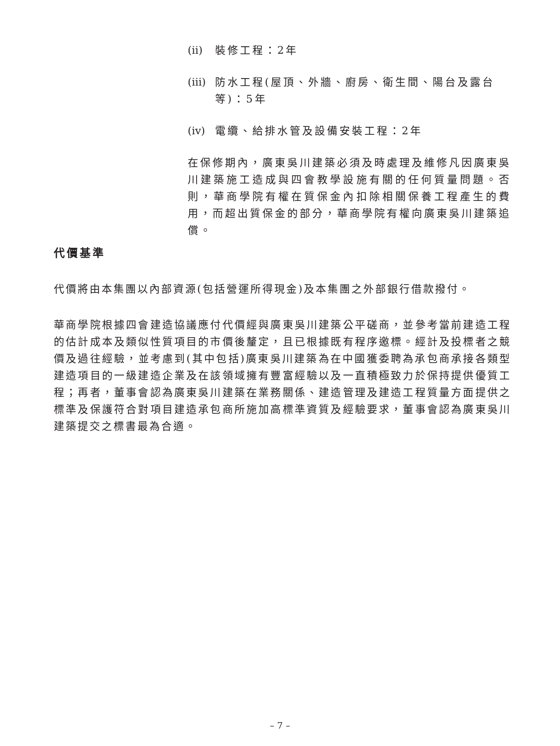(ii) 裝修工程：2年
(iii) 防水工程(屋頂、外牆、廚房、衛生間、陽台及露台等)：5年
(iv) 電纜、給排水管及設備安裝工程：2年
在保修期內，廣東吳川建築必須及時處理及維修凡因廣東吳川建築施工造成與四會教學設施有關的任何質量問題。否則，華商學院有權在質保金內扣除相關保養工程產生的費用，而超出質保金的部分，華商學院有權向廣東吳川建築追償。
代價基準
代價將由本集團以內部資源(包括營運所得現金)及本集團之外部銀行借款撥付。
華商學院根據四會建造協議應付代價經與廣東吳川建築公平磋商，並參考當前建造工程的估計成本及類似性質項目的市價後釐定，且已根據既有程序邀標。經計及投標者之競價及過往經驗，並考慮到(其中包括)廣東吳川建築為在中國獲委聘為承包商承接各類型建造項目的一級建造企業及在該領域擁有豐富經驗以及一直積極致力於保持提供優質工程；再者，董事會認為廣東吳川建築在業務關係、建造管理及建造工程質量方面提供之標準及保護符合對項目建造承包商所施加高標準資質及經驗要求，董事會認為廣東吳川建築提交之標書最為合適。
– 7 –